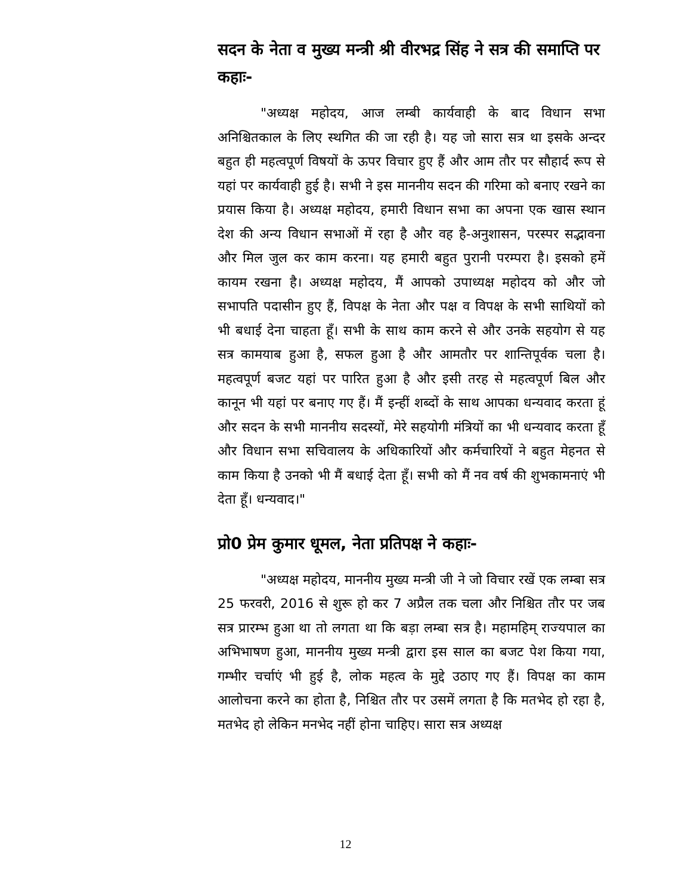सदन के नेता व मुख्य मन्त्री श्री वीरभद्र सिंह ने सत्र की समाप्ति पर कहाः-
"अध्यक्ष महोदय, आज लम्बी कार्यवाही के बाद विधान सभा अनिश्चितकाल के लिए स्थगित की जा रही है। यह जो सारा सत्र था इसके अन्दर बहुत ही महत्वपूर्ण विषयों के ऊपर विचार हुए हैं और आम तौर पर सौहार्द रूप से यहां पर कार्यवाही हुई है। सभी ने इस माननीय सदन की गरिमा को बनाए रखने का प्रयास किया है। अध्यक्ष महोदय, हमारी विधान सभा का अपना एक खास स्थान देश की अन्य विधान सभाओं में रहा है और वह है-अनुशासन, परस्पर सद्भावना और मिल जुल कर काम करना। यह हमारी बहुत पुरानी परम्परा है। इसको हमें कायम रखना है। अध्यक्ष महोदय, मैं आपको उपाध्यक्ष महोदय को और जो सभापति पदासीन हुए हैं, विपक्ष के नेता और पक्ष व विपक्ष के सभी साथियों को भी बधाई देना चाहता हूँ। सभी के साथ काम करने से और उनके सहयोग से यह सत्र कामयाब हुआ है, सफल हुआ है और आमतौर पर शान्तिपूर्वक चला है। महत्वपूर्ण बजट यहां पर पारित हुआ है और इसी तरह से महत्वपूर्ण बिल और कानून भी यहां पर बनाए गए हैं। मैं इन्हीं शब्दों के साथ आपका धन्यवाद करता हूं और सदन के सभी माननीय सदस्यों, मेरे सहयोगी मंत्रियों का भी धन्यवाद करता हूँ और विधान सभा सचिवालय के अधिकारियों और कर्मचारियों ने बहुत मेहनत से काम किया है उनको भी मैं बधाई देता हूँ। सभी को मैं नव वर्ष की शुभकामनाएं भी देता हूँ। धन्यवाद।"
प्रो0 प्रेम कुमार धूमल, नेता प्रतिपक्ष ने कहाः-
"अध्यक्ष महोदय, माननीय मुख्य मन्त्री जी ने जो विचार रखें एक लम्बा सत्र 25 फरवरी, 2016 से शुरू हो कर 7 अप्रैल तक चला और निश्चित तौर पर जब सत्र प्रारम्भ हुआ था तो लगता था कि बड़ा लम्बा सत्र है। महामहिम् राज्यपाल का अभिभाषण हुआ, माननीय मुख्य मन्त्री द्वारा इस साल का बजट पेश किया गया, गम्भीर चर्चाएं भी हुई है, लोक महत्व के मुद्दे उठाए गए हैं। विपक्ष का काम आलोचना करने का होता है, निश्चित तौर पर उसमें लगता है कि मतभेद हो रहा है, मतभेद हो लेकिन मनभेद नहीं होना चाहिए। सारा सत्र अध्यक्ष
12